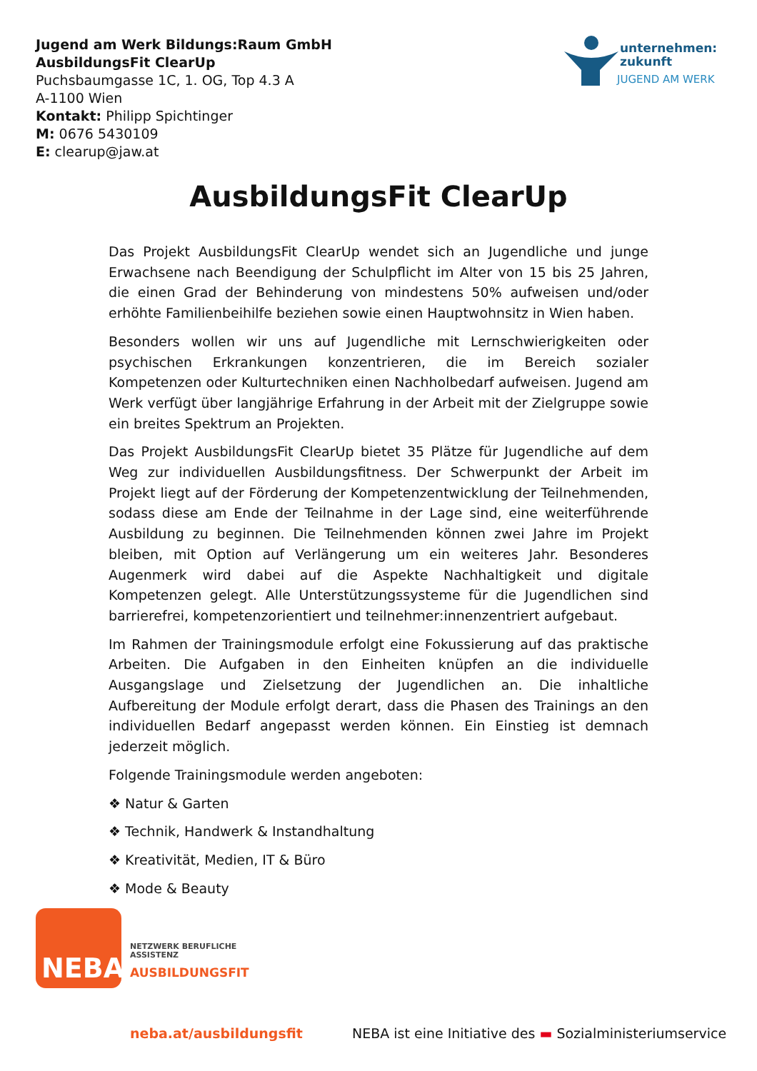Jugend am Werk Bildungs:Raum GmbH
AusbildungsFit ClearUp
Puchsbaumgasse 1C, 1. OG, Top 4.3 A
A-1100 Wien
Kontakt: Philipp Spichtinger
M: 0676 5430109
E: clearup@jaw.at
unternehmen:
zukunft
JUGEND AM WERK
AusbildungsFit ClearUp
Das Projekt AusbildungsFit ClearUp wendet sich an Jugendliche und junge Erwachsene nach Beendigung der Schulpflicht im Alter von 15 bis 25 Jahren, die einen Grad der Behinderung von mindestens 50% aufweisen und/oder erhöhte Familienbeihilfe beziehen sowie einen Hauptwohnsitz in Wien haben.
Besonders wollen wir uns auf Jugendliche mit Lernschwierigkeiten oder psychischen Erkrankungen konzentrieren, die im Bereich sozialer Kompetenzen oder Kulturtechniken einen Nachholbedarf aufweisen. Jugend am Werk verfügt über langjährige Erfahrung in der Arbeit mit der Zielgruppe sowie ein breites Spektrum an Projekten.
Das Projekt AusbildungsFit ClearUp bietet 35 Plätze für Jugendliche auf dem Weg zur individuellen Ausbildungsfitness. Der Schwerpunkt der Arbeit im Projekt liegt auf der Förderung der Kompetenzentwicklung der Teilnehmenden, sodass diese am Ende der Teilnahme in der Lage sind, eine weiterführende Ausbildung zu beginnen. Die Teilnehmenden können zwei Jahre im Projekt bleiben, mit Option auf Verlängerung um ein weiteres Jahr. Besonderes Augenmerk wird dabei auf die Aspekte Nachhaltigkeit und digitale Kompetenzen gelegt. Alle Unterstützungssysteme für die Jugendlichen sind barrierefrei, kompetenzorientiert und teilnehmer:innenzentriert aufgebaut.
Im Rahmen der Trainingsmodule erfolgt eine Fokussierung auf das praktische Arbeiten. Die Aufgaben in den Einheiten knüpfen an die individuelle Ausgangslage und Zielsetzung der Jugendlichen an. Die inhaltliche Aufbereitung der Module erfolgt derart, dass die Phasen des Trainings an den individuellen Bedarf angepasst werden können. Ein Einstieg ist demnach jederzeit möglich.
Folgende Trainingsmodule werden angeboten:
❖ Natur & Garten
❖ Technik, Handwerk & Instandhaltung
❖ Kreativität, Medien, IT & Büro
❖ Mode & Beauty
NEBA
NETZWERK BERUFLICHE
ASSISTENZ
AUSBILDUNGSFIT
neba.at/ausbildungsfit
NEBA ist eine Initiative des ▬ Sozialministeriumservice